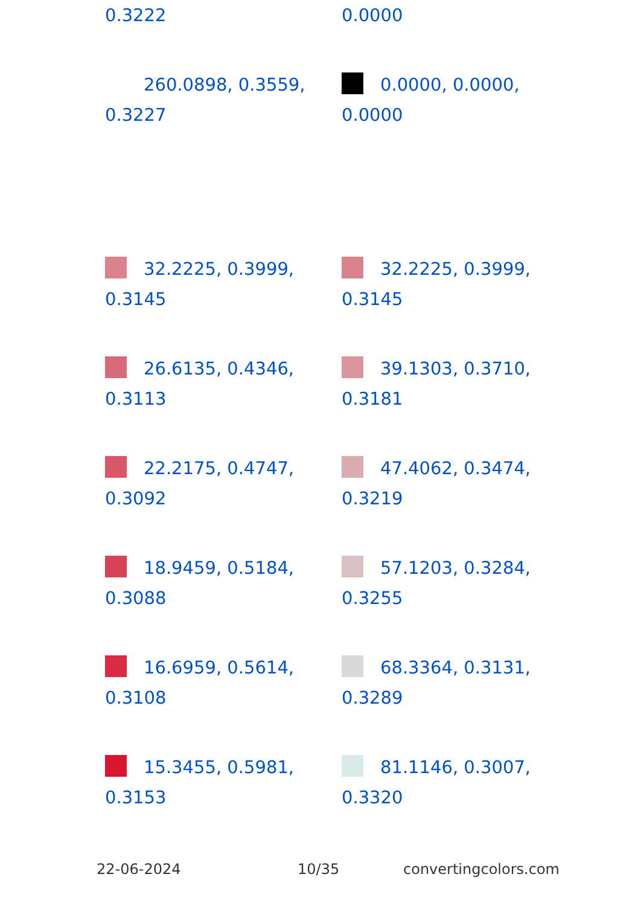0.3222 0.0000
260.0898, 0.3559, 0.3227
0.0000, 0.0000, 0.0000
32.2225, 0.3999, 0.3145
32.2225, 0.3999, 0.3145
26.6135, 0.4346, 0.3113
39.1303, 0.3710, 0.3181
22.2175, 0.4747, 0.3092
47.4062, 0.3474, 0.3219
18.9459, 0.5184, 0.3088
57.1203, 0.3284, 0.3255
16.6959, 0.5614, 0.3108
68.3364, 0.3131, 0.3289
15.3455, 0.5981, 0.3153
81.1146, 0.3007, 0.3320
22-06-2024 10/35 convertingcolors.com